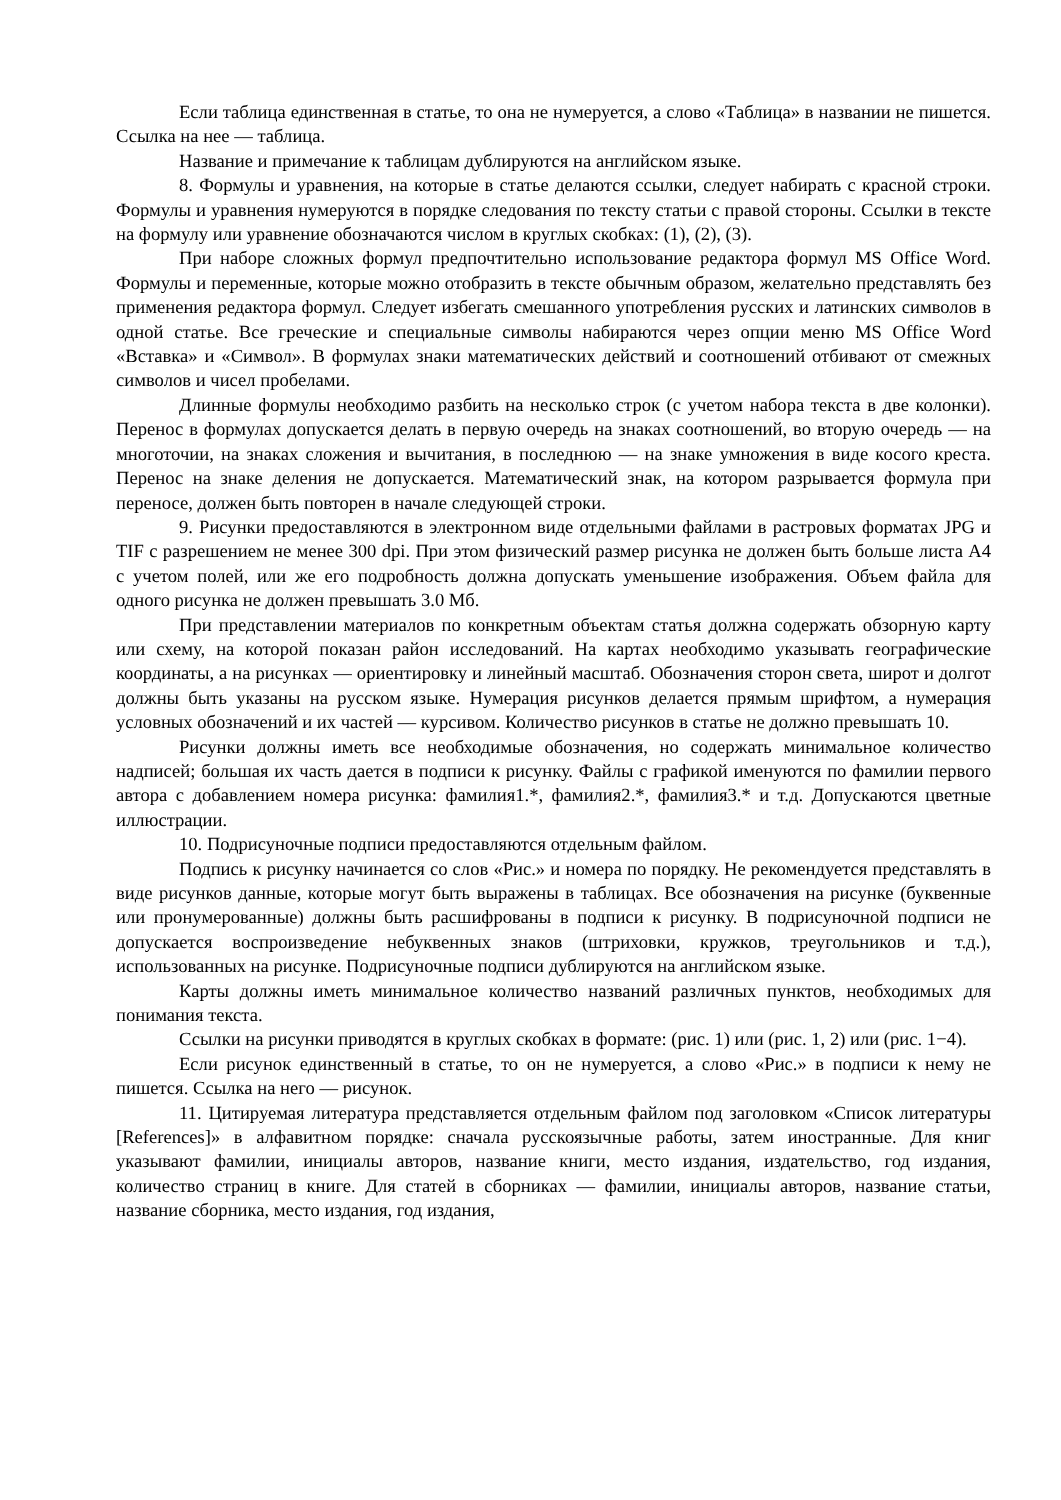Если таблица единственная в статье, то она не нумеруется, а слово «Таблица» в названии не пишется. Ссылка на нее — таблица.
Название и примечание к таблицам дублируются на английском языке.
8. Формулы и уравнения, на которые в статье делаются ссылки, следует набирать с красной строки. Формулы и уравнения нумеруются в порядке следования по тексту статьи с правой стороны. Ссылки в тексте на формулу или уравнение обозначаются числом в круглых скобках: (1), (2), (3).
При наборе сложных формул предпочтительно использование редактора формул MS Office Word. Формулы и переменные, которые можно отобразить в тексте обычным образом, желательно представлять без применения редактора формул. Следует избегать смешанного употребления русских и латинских символов в одной статье. Все греческие и специальные символы набираются через опции меню MS Office Word «Вставка» и «Символ». В формулах знаки математических действий и соотношений отбивают от смежных символов и чисел пробелами.
Длинные формулы необходимо разбить на несколько строк (с учетом набора текста в две колонки). Перенос в формулах допускается делать в первую очередь на знаках соотношений, во вторую очередь — на многоточии, на знаках сложения и вычитания, в последнюю — на знаке умножения в виде косого креста. Перенос на знаке деления не допускается. Математический знак, на котором разрывается формула при переносе, должен быть повторен в начале следующей строки.
9. Рисунки предоставляются в электронном виде отдельными файлами в растровых форматах JPG и TIF с разрешением не менее 300 dpi. При этом физический размер рисунка не должен быть больше листа А4 с учетом полей, или же его подробность должна допускать уменьшение изображения. Объем файла для одного рисунка не должен превышать 3.0 Мб.
При представлении материалов по конкретным объектам статья должна содержать обзорную карту или схему, на которой показан район исследований. На картах необходимо указывать географические координаты, а на рисунках — ориентировку и линейный масштаб. Обозначения сторон света, широт и долгот должны быть указаны на русском языке. Нумерация рисунков делается прямым шрифтом, а нумерация условных обозначений и их частей — курсивом. Количество рисунков в статье не должно превышать 10.
Рисунки должны иметь все необходимые обозначения, но содержать минимальное количество надписей; большая их часть дается в подписи к рисунку. Файлы с графикой именуются по фамилии первого автора с добавлением номера рисунка: фамилия1.*, фамилия2.*, фамилия3.* и т.д. Допускаются цветные иллюстрации.
10. Подрисуночные подписи предоставляются отдельным файлом.
Подпись к рисунку начинается со слов «Рис.» и номера по порядку. Не рекомендуется представлять в виде рисунков данные, которые могут быть выражены в таблицах. Все обозначения на рисунке (буквенные или пронумерованные) должны быть расшифрованы в подписи к рисунку. В подрисуночной подписи не допускается воспроизведение небуквенных знаков (штриховки, кружков, треугольников и т.д.), использованных на рисунке. Подрисуночные подписи дублируются на английском языке.
Карты должны иметь минимальное количество названий различных пунктов, необходимых для понимания текста.
Ссылки на рисунки приводятся в круглых скобках в формате: (рис. 1) или (рис. 1, 2) или (рис. 1−4).
Если рисунок единственный в статье, то он не нумеруется, а слово «Рис.» в подписи к нему не пишется. Ссылка на него — рисунок.
11. Цитируемая литература представляется отдельным файлом под заголовком «Список литературы [References]» в алфавитном порядке: сначала русскоязычные работы, затем иностранные. Для книг указывают фамилии, инициалы авторов, название книги, место издания, издательство, год издания, количество страниц в книге. Для статей в сборниках — фамилии, инициалы авторов, название статьи, название сборника, место издания, год издания,